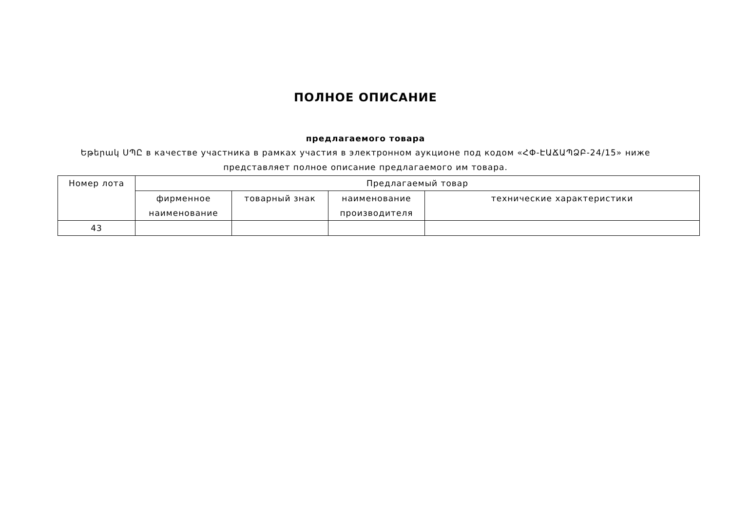ПОЛНОЕ ОПИСАНИЕ
предлагаемого товара
Եթերակ ՍՊԸ в качестве участника в рамках участия в электронном аукционе под кодом «ՀՓ-ԷԱՃԱՊՁԲ-24/15» ниже представляет полное описание предлагаемого им товара.
| Номер лота | Предлагаемый товар | | | |
| --- | --- | --- | --- | --- |
| | фирменное наименование | товарный знак | наименование производителя | технические характеристики |
| 43 | | | | |